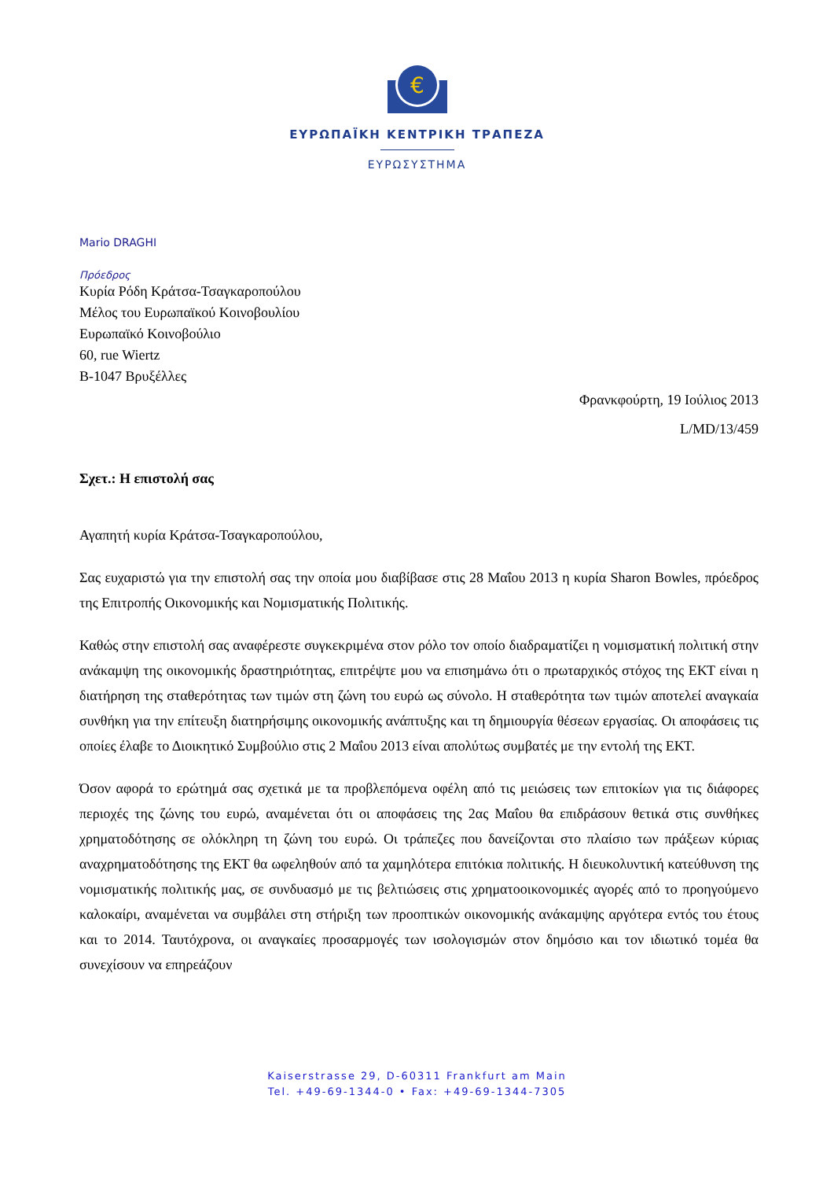€
ΕΥΡΩΠΑΪΚΗ ΚΕΝΤΡΙΚΗ ΤΡΑΠΕΖΑ
ΕΥΡΩΣΥΣΤΗΜΑ
Mario DRAGHI
Πρόεδρος
Κυρία Ρόδη Κράτσα-Τσαγκαροπούλου
Μέλος του Ευρωπαϊκού Κοινοβουλίου
Ευρωπαϊκό Κοινοβούλιο
60, rue Wiertz
B-1047 Βρυξέλλες
Φρανκφούρτη, 19 Ιούλιος 2013
L/MD/13/459
Σχετ.: Η επιστολή σας
Αγαπητή κυρία Κράτσα-Τσαγκαροπούλου,
Σας ευχαριστώ για την επιστολή σας την οποία μου διαβίβασε στις 28 Μαΐου 2013 η κυρία Sharon Bowles, πρόεδρος της Επιτροπής Οικονομικής και Νομισματικής Πολιτικής.
Καθώς στην επιστολή σας αναφέρεστε συγκεκριμένα στον ρόλο τον οποίο διαδραματίζει η νομισματική πολιτική στην ανάκαμψη της οικονομικής δραστηριότητας, επιτρέψτε μου να επισημάνω ότι ο πρωταρχικός στόχος της ΕΚΤ είναι η διατήρηση της σταθερότητας των τιμών στη ζώνη του ευρώ ως σύνολο. Η σταθερότητα των τιμών αποτελεί αναγκαία συνθήκη για την επίτευξη διατηρήσιμης οικονομικής ανάπτυξης και τη δημιουργία θέσεων εργασίας. Οι αποφάσεις τις οποίες έλαβε το Διοικητικό Συμβούλιο στις 2 Μαΐου 2013 είναι απολύτως συμβατές με την εντολή της ΕΚΤ.
Όσον αφορά το ερώτημά σας σχετικά με τα προβλεπόμενα οφέλη από τις μειώσεις των επιτοκίων για τις διάφορες περιοχές της ζώνης του ευρώ, αναμένεται ότι οι αποφάσεις της 2ας Μαΐου θα επιδράσουν θετικά στις συνθήκες χρηματοδότησης σε ολόκληρη τη ζώνη του ευρώ. Οι τράπεζες που δανείζονται στο πλαίσιο των πράξεων κύριας αναχρηματοδότησης της ΕΚΤ θα ωφεληθούν από τα χαμηλότερα επιτόκια πολιτικής. Η διευκολυντική κατεύθυνση της νομισματικής πολιτικής μας, σε συνδυασμό με τις βελτιώσεις στις χρηματοοικονομικές αγορές από το προηγούμενο καλοκαίρι, αναμένεται να συμβάλει στη στήριξη των προοπτικών οικονομικής ανάκαμψης αργότερα εντός του έτους και το 2014. Ταυτόχρονα, οι αναγκαίες προσαρμογές των ισολογισμών στον δημόσιο και τον ιδιωτικό τομέα θα συνεχίσουν να επηρεάζουν
Kaiserstrasse 29, D-60311 Frankfurt am Main
Tel. +49-69-1344-0 • Fax: +49-69-1344-7305